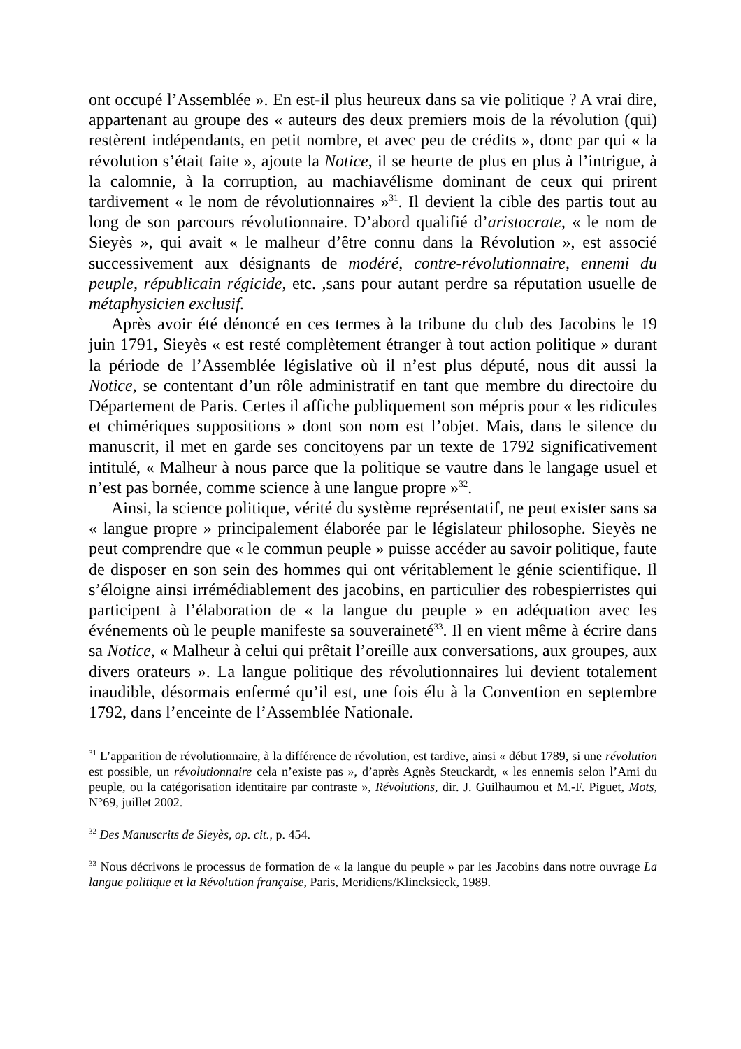ont occupé l’Assemblée ». En est-il plus heureux dans sa vie politique ? A vrai dire, appartenant au groupe des « auteurs des deux premiers mois de la révolution (qui) restèrent indépendants, en petit nombre, et avec peu de crédits », donc par qui « la révolution s’était faite », ajoute la Notice, il se heurte de plus en plus à l’intrigue, à la calomnie, à la corruption, au machiavélisme dominant de ceux qui prirent tardivement « le nom de révolutionnaires »<sup>31</sup>. Il devient la cible des partis tout au long de son parcours révolutionnaire. D’abord qualifié d’aristocrate, « le nom de Sieyès », qui avait « le malheur d’être connu dans la Révolution », est associé successivement aux désignants de modéré, contre-révolutionnaire, ennemi du peuple, républicain régicide, etc. ,sans pour autant perdre sa réputation usuelle de métaphysicien exclusif.
Après avoir été dénoncé en ces termes à la tribune du club des Jacobins le 19 juin 1791, Sieyès « est resté complètement étranger à tout action politique » durant la période de l’Assemblée législative où il n’est plus député, nous dit aussi la Notice, se contentant d’un rôle administratif en tant que membre du directoire du Département de Paris. Certes il affiche publiquement son mépris pour « les ridicules et chimériques suppositions » dont son nom est l’objet. Mais, dans le silence du manuscrit, il met en garde ses concitoyens par un texte de 1792 significativement intitulé, « Malheur à nous parce que la politique se vautre dans le langage usuel et n’est pas bornée, comme science à une langue propre »<sup>32</sup>.
Ainsi, la science politique, vérité du système représentatif, ne peut exister sans sa « langue propre » principalement élaborée par le législateur philosophe. Sieyès ne peut comprendre que « le commun peuple » puisse accéder au savoir politique, faute de disposer en son sein des hommes qui ont véritablement le génie scientifique. Il s’éloigne ainsi irrémédiablement des jacobins, en particulier des robespierristes qui participent à l’élaboration de « la langue du peuple » en adéquation avec les événements où le peuple manifeste sa souveraineté<sup>33</sup>. Il en vient même à écrire dans sa Notice, « Malheur à celui qui prêtait l’oreille aux conversations, aux groupes, aux divers orateurs ». La langue politique des révolutionnaires lui devient totalement inaudible, désormais enfermé qu’il est, une fois élu à la Convention en septembre 1792, dans l’enceinte de l’Assemblée Nationale.
<sup>31</sup> L’apparition de révolutionnaire, à la différence de révolution, est tardive, ainsi « début 1789, si une révolution est possible, un révolutionnaire cela n’existe pas », d’après Agnès Steuckardt, « les ennemis selon l’Ami du peuple, ou la catégorisation identitaire par contraste », Révolutions, dir. J. Guilhaumou et M.-F. Piguet, Mots, N°69, juillet 2002.
<sup>32</sup> Des Manuscrits de Sieyès, op. cit., p. 454.
<sup>33</sup> Nous décrivons le processus de formation de « la langue du peuple » par les Jacobins dans notre ouvrage La langue politique et la Révolution française, Paris, Meridiens/Klincksieck, 1989.